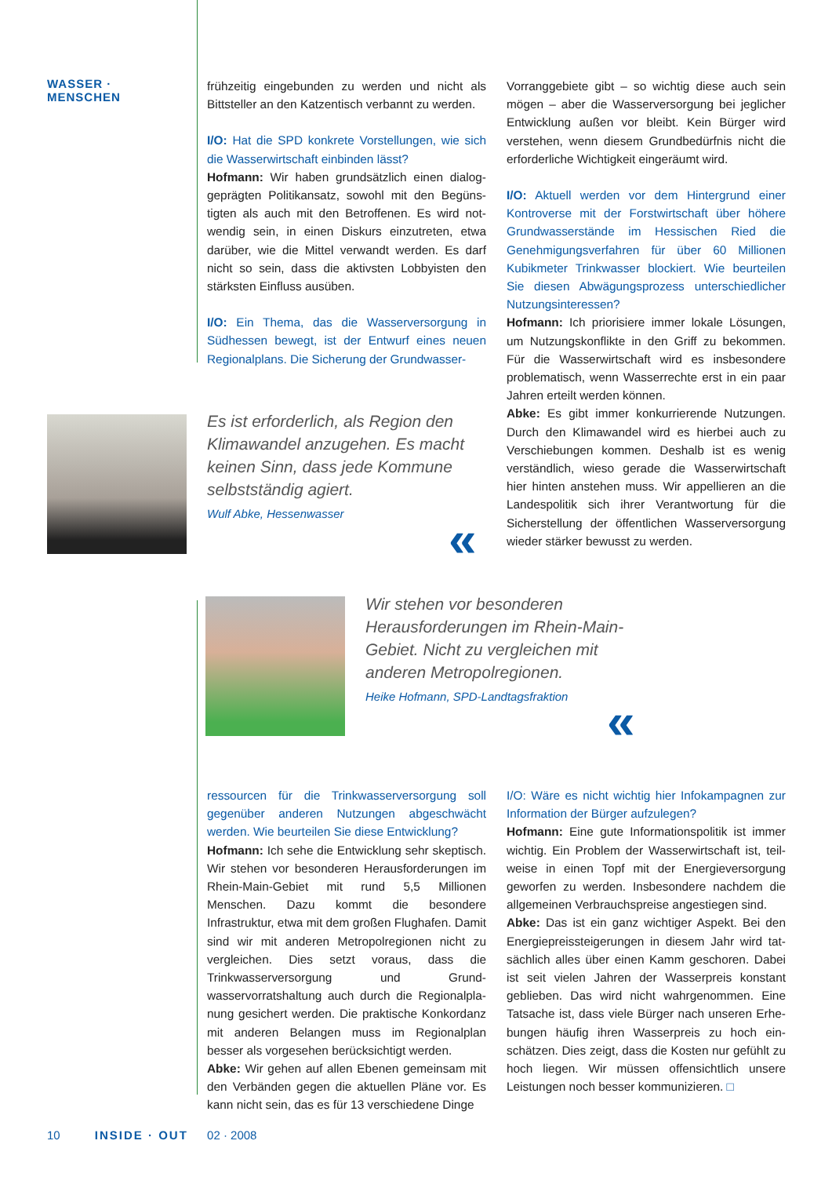WASSER · MENSCHEN
frühzeitig eingebunden zu werden und nicht als Bittsteller an den Katzentisch verbannt zu werden.
I/O: Hat die SPD konkrete Vorstellungen, wie sich die Wasserwirtschaft einbinden lässt?
Hofmann: Wir haben grundsätzlich einen dialog­geprägten Politikansatz, sowohl mit den Begüns­tigten als auch mit den Betroffenen. Es wird not­wendig sein, in einen Diskurs einzutreten, etwa darüber, wie die Mittel verwandt werden. Es darf nicht so sein, dass die aktivsten Lobbyisten den stärksten Einfluss ausüben.
I/O: Ein Thema, das die Wasserversorgung in Südhessen bewegt, ist der Entwurf eines neuen Regionalplans. Die Sicherung der Grundwasser-
Vorranggebiete gibt – so wichtig diese auch sein mögen – aber die Wasserversorgung bei jeglicher Entwicklung außen vor bleibt. Kein Bürger wird verstehen, wenn diesem Grundbedürfnis nicht die erforderliche Wichtigkeit eingeräumt wird.
I/O: Aktuell werden vor dem Hintergrund einer Kontroverse mit der Forstwirtschaft über höhere Grundwasserstände im Hessischen Ried die Genehmigungsverfahren für über 60 Millionen Kubikmeter Trinkwasser blockiert. Wie beurteilen Sie diesen Abwägungsprozess unterschiedlicher Nutzungsinteressen?
Hofmann: Ich priorisiere immer lokale Lösun­gen, um Nutzungskonflikte in den Griff zu bekom­men. Für die Wasserwirtschaft wird es insbeson­dere problematisch, wenn Wasserrechte erst in ein paar Jahren erteilt werden können.
Abke: Es gibt immer konkurrierende Nutzungen. Durch den Klimawandel wird es hierbei auch zu Verschiebungen kommen. Deshalb ist es wenig verständlich, wieso gerade die Wasserwirtschaft hier hinten anstehen muss. Wir appellieren an die Landespolitik sich ihrer Verantwortung für die Sicherstellung der öffentlichen Wasserversor­gung wieder stärker bewusst zu werden.
Es ist erforderlich, als Region den Klimawandel anzugehen. Es macht keinen Sinn, dass jede Kommune selbstständig agiert.
Wulf Abke, Hessenwasser
«
Wir stehen vor besonderen Herausforderungen im Rhein-Main-Gebiet. Nicht zu vergleichen mit anderen Metropolregionen.
Heike Hofmann, SPD-Landtagsfraktion
«
ressourcen für die Trinkwasserversorgung soll gegenüber anderen Nutzungen abgeschwächt werden. Wie beurteilen Sie diese Entwicklung?
Hofmann: Ich sehe die Entwicklung sehr skeptisch. Wir stehen vor besonderen Herausforderungen im Rhein-Main-Gebiet mit rund 5,5 Millionen Menschen. Dazu kommt die besondere Infrastruktur, etwa mit dem großen Flughafen. Damit sind wir mit anderen Metropolregionen nicht zu vergleichen. Dies setzt voraus, dass die Trinkwasserversorgung und Grund­wasservorratshaltung auch durch die Regionalpla­nung gesichert werden. Die praktische Konkordanz mit anderen Belangen muss im Regionalplan besser als vorgesehen berücksichtigt werden.
Abke: Wir gehen auf allen Ebenen gemeinsam mit den Verbänden gegen die aktuellen Pläne vor. Es kann nicht sein, das es für 13 verschiedene Dinge
I/O: Wäre es nicht wichtig hier Infokampagnen zur Information der Bürger aufzulegen?
Hofmann: Eine gute Informationspolitik ist immer wichtig. Ein Problem der Wasserwirtschaft ist, teil­weise in einen Topf mit der Energieversorgung geworfen zu werden. Insbesondere nachdem die allgemeinen Verbrauchspreise angestiegen sind.
Abke: Das ist ein ganz wichtiger Aspekt. Bei den Energiepreissteigerungen in diesem Jahr wird tat­sächlich alles über einen Kamm geschoren. Dabei ist seit vielen Jahren der Wasserpreis konstant geblieben. Das wird nicht wahrgenommen. Eine Tatsache ist, dass viele Bürger nach unseren Erhe­bungen häufig ihren Wasserpreis zu hoch ein­schätzen. Dies zeigt, dass die Kosten nur gefühlt zu hoch liegen. Wir müssen offensichtlich unsere Leistungen noch besser kommunizieren. □
10 INSIDE · OUT 02 · 2008